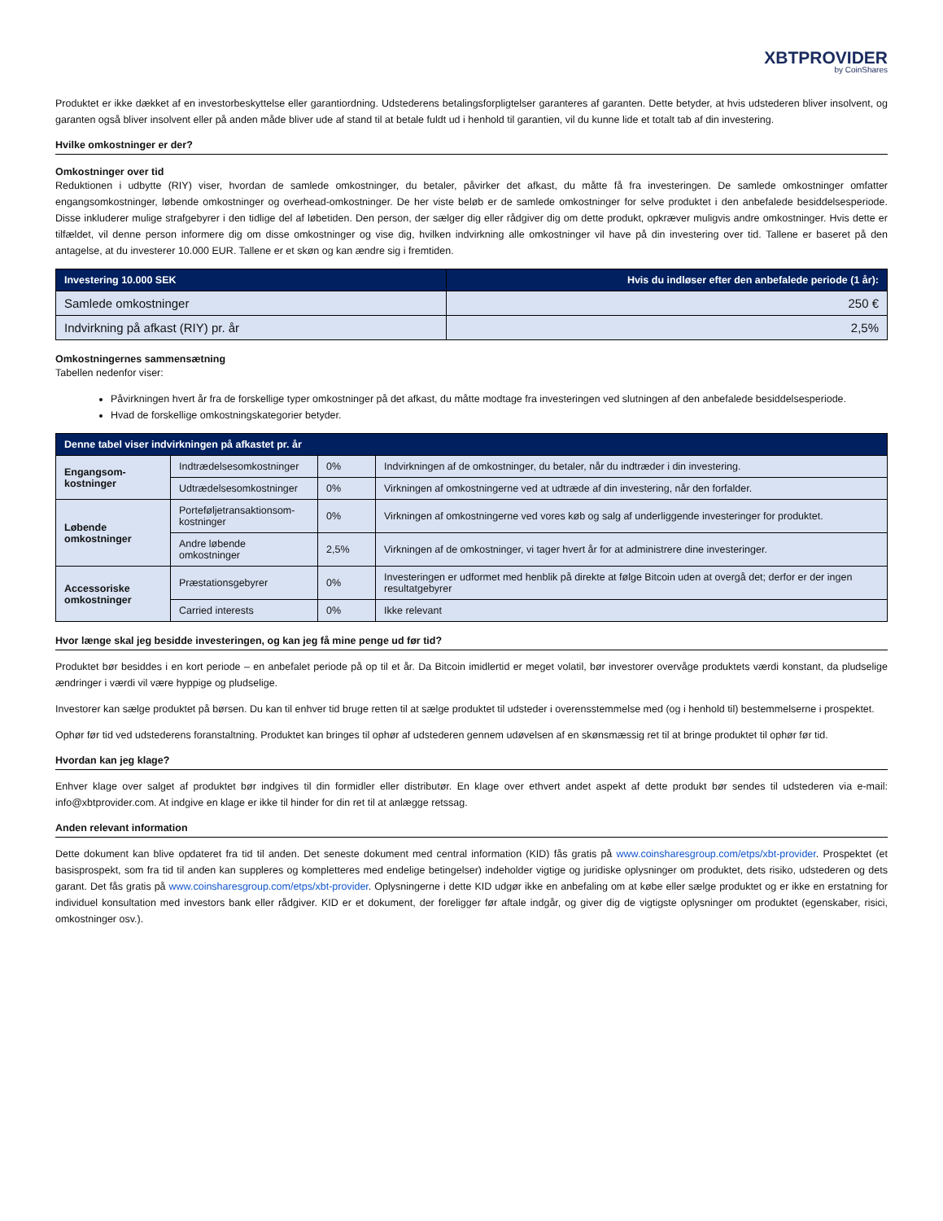XBTPROVIDER
by CoinShares
Produktet er ikke dækket af en investorbeskyttelse eller garantiordning. Udstederens betalingsforpligtelser garanteres af garanten. Dette betyder, at hvis udstederen bliver insolvent, og garanten også bliver insolvent eller på anden måde bliver ude af stand til at betale fuldt ud i henhold til garantien, vil du kunne lide et totalt tab af din investering.
Hvilke omkostninger er der?
Omkostninger over tid
Reduktionen i udbytte (RIY) viser, hvordan de samlede omkostninger, du betaler, påvirker det afkast, du måtte få fra investeringen. De samlede omkostninger omfatter engangsomkostninger, løbende omkostninger og overhead-omkostninger. De her viste beløb er de samlede omkostninger for selve produktet i den anbefalede besiddelsesperiode. Disse inkluderer mulige strafgebyrer i den tidlige del af løbetiden. Den person, der sælger dig eller rådgiver dig om dette produkt, opkræver muligvis andre omkostninger. Hvis dette er tilfældet, vil denne person informere dig om disse omkostninger og vise dig, hvilken indvirkning alle omkostninger vil have på din investering over tid. Tallene er baseret på den antagelse, at du investerer 10.000 EUR. Tallene er et skøn og kan ændre sig i fremtiden.
| Investering 10.000 SEK | Hvis du indløser efter den anbefalede periode (1 år): |
| --- | --- |
| Samlede omkostninger | 250 € |
| Indvirkning på afkast (RIY) pr. år | 2,5% |
Omkostningernes sammensætning
Tabellen nedenfor viser:
Påvirkningen hvert år fra de forskellige typer omkostninger på det afkast, du måtte modtage fra investeringen ved slutningen af den anbefalede besiddelsesperiode.
Hvad de forskellige omkostningskategorier betyder.
| Denne tabel viser indvirkningen på afkastet pr. år | | | |
| --- | --- | --- | --- |
| Engangsom-kostninger | Indtrædelsesomkostninger | 0% | Indvirkningen af de omkostninger, du betaler, når du indtræder i din investering. |
| | Udtrædelsesomkostninger | 0% | Virkningen af omkostningerne ved at udtræde af din investering, når den forfalder. |
| Løbende omkostninger | Porteføljetransaktionsom-kostninger | 0% | Virkningen af omkostningerne ved vores køb og salg af underliggende investeringer for produktet. |
| | Andre løbende omkostninger | 2,5% | Virkningen af de omkostninger, vi tager hvert år for at administrere dine investeringer. |
| Accessoriske omkostninger | Præstationsgebyrer | 0% | Investeringen er udformet med henblik på direkte at følge Bitcoin uden at overgå det; derfor er der ingen resultatgebyrer |
| | Carried interests | 0% | Ikke relevant |
Hvor længe skal jeg besidde investeringen, og kan jeg få mine penge ud før tid?
Produktet bør besiddes i en kort periode – en anbefalet periode på op til et år. Da Bitcoin imidlertid er meget volatil, bør investorer overvåge produktets værdi konstant, da pludselige ændringer i værdi vil være hyppige og pludselige.
Investorer kan sælge produktet på børsen. Du kan til enhver tid bruge retten til at sælge produktet til udsteder i overensstemmelse med (og i henhold til) bestemmelserne i prospektet.
Ophør før tid ved udstederens foranstaltning. Produktet kan bringes til ophør af udstederen gennem udøvelsen af en skønsmæssig ret til at bringe produktet til ophør før tid.
Hvordan kan jeg klage?
Enhver klage over salget af produktet bør indgives til din formidler eller distributør. En klage over ethvert andet aspekt af dette produkt bør sendes til udstederen via e-mail: info@xbtprovider.com. At indgive en klage er ikke til hinder for din ret til at anlægge retssag.
Anden relevant information
Dette dokument kan blive opdateret fra tid til anden. Det seneste dokument med central information (KID) fås gratis på www.coinsharesgroup.com/etps/xbt-provider. Prospektet (et basisprospekt, som fra tid til anden kan suppleres og kompletteres med endelige betingelser) indeholder vigtige og juridiske oplysninger om produktet, dets risiko, udstederen og dets garant. Det fås gratis på www.coinsharesgroup.com/etps/xbt-provider. Oplysningerne i dette KID udgør ikke en anbefaling om at købe eller sælge produktet og er ikke en erstatning for individuel konsultation med investors bank eller rådgiver. KID er et dokument, der foreligger før aftale indgår, og giver dig de vigtigste oplysninger om produktet (egenskaber, risici, omkostninger osv.).